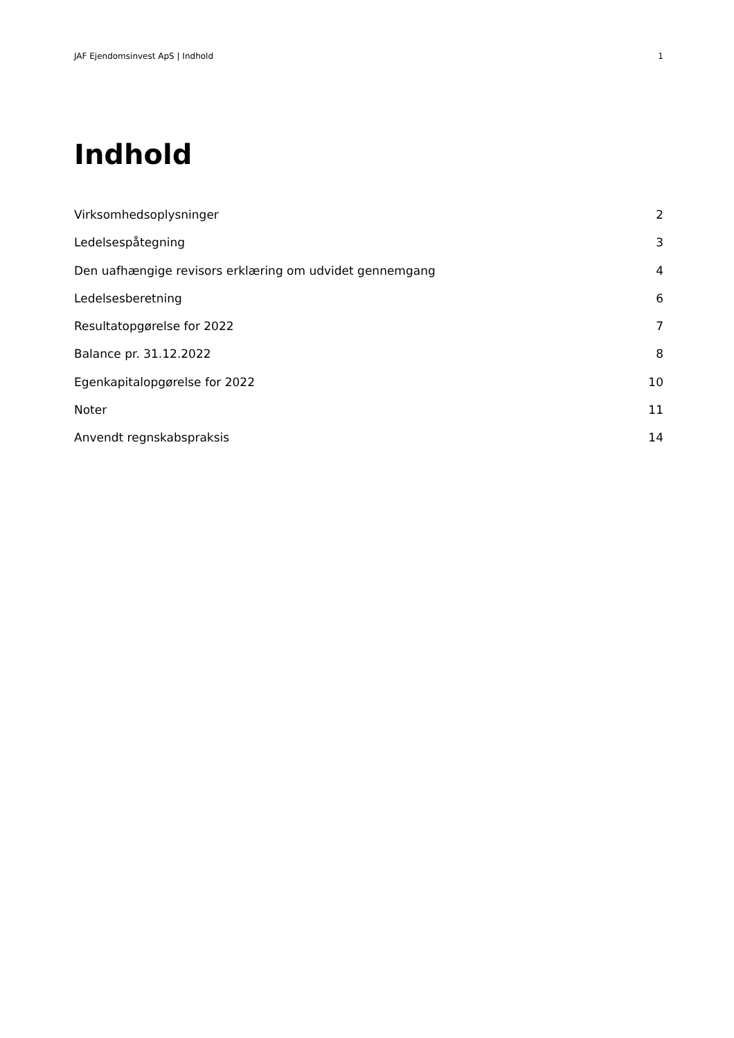JAF Ejendomsinvest ApS | Indhold 1
Indhold
Virksomhedsoplysninger 2
Ledelsespåtegning 3
Den uafhængige revisors erklæring om udvidet gennemgang 4
Ledelsesberetning 6
Resultatopgørelse for 2022 7
Balance pr. 31.12.2022 8
Egenkapitalopgørelse for 2022 10
Noter 11
Anvendt regnskabspraksis 14